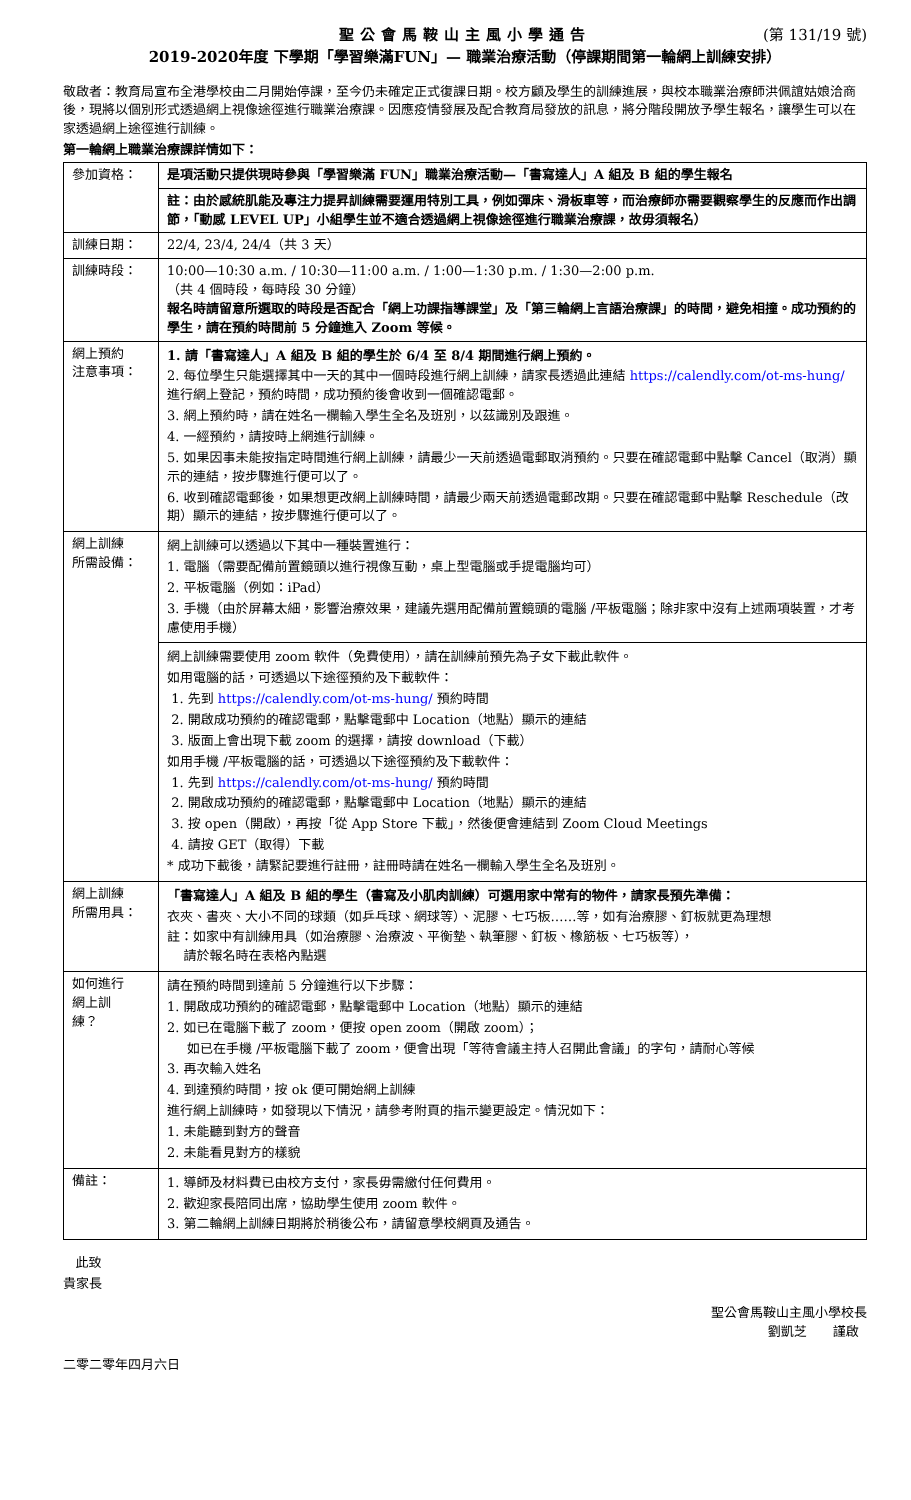聖公會馬鞍山主風小學通告 (第 131/19 號)
2019-2020年度 下學期「學習樂滿FUN」— 職業治療活動（停課期間第一輪網上訓練安排）
敬啟者：教育局宣布全港學校由二月開始停課，至今仍未確定正式復課日期。校方顧及學生的訓練進展，與校本職業治療師洪佩誼姑娘洽商後，現將以個別形式透過網上視像途徑進行職業治療課。因應疫情發展及配合教育局發放的訊息，將分階段開放予學生報名，讓學生可以在家透過網上途徑進行訓練。
第一輪網上職業治療課詳情如下：
| 參加資格： | 是項活動只提供現時參與「學習樂滿 FUN」職業治療活動—「書寫達人」A 組及 B 組的學生報名 |
| | 註：由於感統肌能及專注力提昇訓練需要運用特別工具，例如彈床、滑板車等，而治療師亦需要觀察學生的反應而作出調節，「動感 LEVEL UP」小組學生並不適合透過網上視像途徑進行職業治療課，故毋須報名） |
| 訓練日期： | 22/4, 23/4, 24/4（共 3 天） |
| 訓練時段： | 10:00—10:30 a.m. / 10:30—11:00 a.m. / 1:00—1:30 p.m. / 1:30—2:00 p.m. （共 4 個時段，每時段 30 分鐘） 報名時請留意所選取的時段是否配合「網上功課指導課堂」及「第三輪網上言語治療課」的時間，避免相撞。成功預約的學生，請在預約時間前 5 分鐘進入 Zoom 等候。 |
| 網上預約 注意事項： | 1. 請「書寫達人」A 組及 B 組的學生於 6/4 至 8/4 期間進行網上預約。 2. 每位學生只能選擇其中一天的其中一個時段進行網上訓練，請家長透過此連結 https://calendly.com/ot-ms-hung/ 進行網上登記，預約時間，成功預約後會收到一個確認電郵。 3. 網上預約時，請在姓名一欄輸入學生全名及班別，以茲識別及跟進。 4. 一經預約，請按時上網進行訓練。 5. 如果因事未能按指定時間進行網上訓練，請最少一天前透過電郵取消預約。只要在確認電郵中點擊 Cancel（取消）顯示的連結，按步驟進行便可以了。 6. 收到確認電郵後，如果想更改網上訓練時間，請最少兩天前透過電郵改期。只要在確認電郵中點擊 Reschedule（改期）顯示的連結，按步驟進行便可以了。 |
| 網上訓練 所需設備： | 網上訓練可以透過以下其中一種裝置進行： 1. 電腦（需要配備前置鏡頭以進行視像互動，桌上型電腦或手提電腦均可） 2. 平板電腦（例如：iPad） 3. 手機（由於屏幕太細，影響治療效果，建議先選用配備前置鏡頭的電腦 /平板電腦；除非家中沒有上述兩項裝置，才考慮使用手機） |
| | 網上訓練需要使用 zoom 軟件（免費使用），請在訓練前預先為子女下載此軟件。 如用電腦的話，可透過以下途徑預約及下載軟件： 1. 先到 https://calendly.com/ot-ms-hung/ 預約時間 2. 開啟成功預約的確認電郵，點擊電郵中 Location（地點）顯示的連結 3. 版面上會出現下載 zoom 的選擇，請按 download（下載） 如用手機 /平板電腦的話，可透過以下途徑預約及下載軟件： 1. 先到 https://calendly.com/ot-ms-hung/ 預約時間 2. 開啟成功預約的確認電郵，點擊電郵中 Location（地點）顯示的連結 3. 按 open（開啟），再按「從 App Store 下載」，然後便會連結到 Zoom Cloud Meetings 4. 請按 GET（取得）下載 * 成功下載後，請緊記要進行註冊，註冊時請在姓名一欄輸入學生全名及班別。 |
| 網上訓練 所需用具： | 「書寫達人」A 組及 B 組的學生（書寫及小肌肉訓練）可選用家中常有的物件，請家長預先準備： 衣夾、書夾、大小不同的球類（如乒乓球、網球等）、泥膠、七巧板……等，如有治療膠、釘板就更為理想 註：如家中有訓練用具（如治療膠、治療波、平衡墊、執筆膠、釘板、橡筋板、七巧板等）， 請於報名時在表格內點選 |
| 如何進行 網上訓 練？ | 請在預約時間到達前 5 分鐘進行以下步驟： 1. 開啟成功預約的確認電郵，點擊電郵中 Location（地點）顯示的連結 2. 如已在電腦下載了 zoom，便按 open zoom（開啟 zoom）； 如已在手機 /平板電腦下載了 zoom，便會出現「等待會議主持人召開此會議」的字句，請耐心等候 3. 再次輸入姓名 4. 到達預約時間，按 ok 便可開始網上訓練 進行網上訓練時，如發現以下情況，請參考附頁的指示變更設定。情況如下： 1. 未能聽到對方的聲音 2. 未能看見對方的樣貌 |
| 備註： | 1. 導師及材料費已由校方支付，家長毋需繳付任何費用。 2. 歡迎家長陪同出席，協助學生使用 zoom 軟件。 3. 第二輪網上訓練日期將於稍後公布，請留意學校網頁及通告。 |
此致
貴家長
聖公會馬鞍山主風小學校長
劉凱芝　　謹啟
二零二零年四月六日